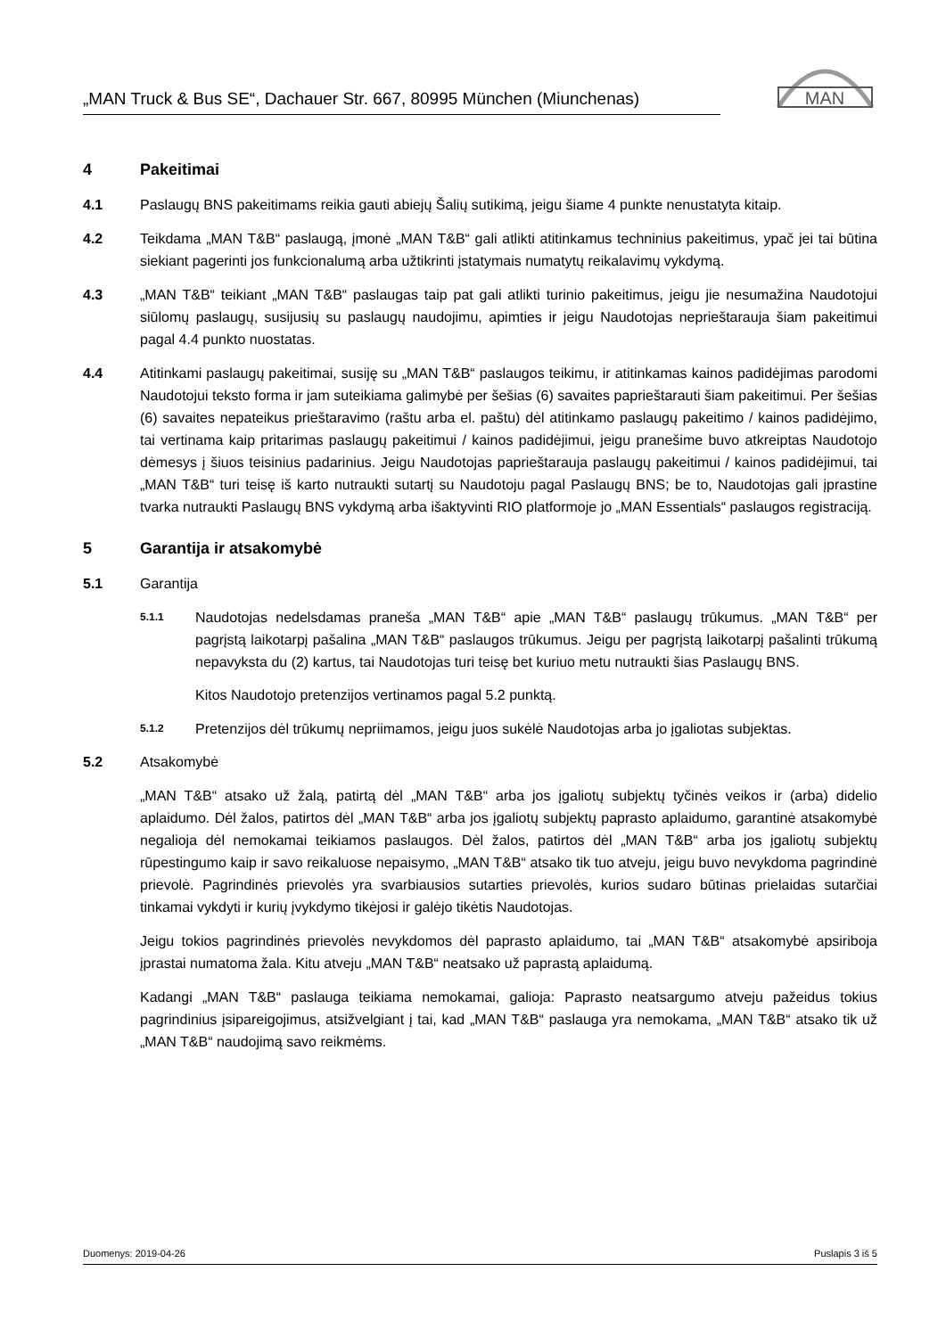„MAN Truck & Bus SE“, Dachauer Str. 667, 80995 München (Miunchenas)
MAN
4 Pakeitimai
4.1 Paslaugų BNS pakeitimams reikia gauti abiejų Šalių sutikimą, jeigu šiame 4 punkte nenustatyta kitaip.
4.2 Teikdama „MAN T&B“ paslaugą, įmonė „MAN T&B“ gali atlikti atitinkamus techninius pakeitimus, ypač jei tai būtina siekiant pagerinti jos funkcionalumą arba užtikrinti įstatymais numatytų reikalavimų vykdymą.
4.3 „MAN T&B“ teikiant „MAN T&B“ paslaugas taip pat gali atlikti turinio pakeitimus, jeigu jie nesumažina Naudotojui siūlomų paslaugų, susijusių su paslaugų naudojimu, apimties ir jeigu Naudotojas neprieštarauja šiam pakeitimui pagal 4.4 punkto nuostatas.
4.4 Atitinkami paslaugų pakeitimai, susiję su „MAN T&B“ paslaugos teikimu, ir atitinkamas kainos padidėjimas parodomi Naudotojui teksto forma ir jam suteikiama galimybė per šešias (6) savaites paprieštarauti šiam pakeitimui. Per šešias (6) savaites nepateikus prieštaravimo (raštu arba el. paštu) dėl atitinkamo paslaugų pakeitimo / kainos padidėjimo, tai vertinama kaip pritarimas paslaugų pakeitimui / kainos padidėjimui, jeigu pranešime buvo atkreiptas Naudotojo dėmesys į šiuos teisinius padarinius. Jeigu Naudotojas paprieštarauja paslaugų pakeitimui / kainos padidėjimui, tai „MAN T&B“ turi teisę iš karto nutraukti sutartį su Naudotoju pagal Paslaugų BNS; be to, Naudotojas gali įprastine tvarka nutraukti Paslaugų BNS vykdymą arba išaktyvinti RIO platformoje jo „MAN Essentials“ paslaugos registraciją.
5 Garantija ir atsakomybė
5.1 Garantija
5.1.1
Naudotojas nedelsdamas praneša „MAN T&B“ apie „MAN T&B“ paslaugų trūkumus. „MAN T&B“ per pagrįstą laikotarpį pašalina „MAN T&B“ paslaugos trūkumus. Jeigu per pagrįstą laikotarpį pašalinti trūkumą nepavyksta du (2) kartus, tai Naudotojas turi teisę bet kuriuo metu nutraukti šias Paslaugų BNS.
Kitos Naudotojo pretenzijos vertinamos pagal 5.2 punktą.
5.1.2
Pretenzijos dėl trūkumų nepriimamos, jeigu juos sukėlė Naudotojas arba jo įgaliotas subjektas.
5.2 Atsakomybė
„MAN T&B“ atsako už žalą, patirtą dėl „MAN T&B“ arba jos įgaliotų subjektų tyčinės veikos ir (arba) didelio aplaidumo. Dėl žalos, patirtos dėl „MAN T&B“ arba jos įgaliotų subjektų paprasto aplaidumo, garantinė atsakomybė negalioja dėl nemokamai teikiamos paslaugos. Dėl žalos, patirtos dėl „MAN T&B“ arba jos įgaliotų subjektų rūpestingumo kaip ir savo reikaluose nepaisymo, „MAN T&B“ atsako tik tuo atveju, jeigu buvo nevykdoma pagrindinė prievolė. Pagrindinės prievolės yra svarbiausios sutarties prievolės, kurios sudaro būtinas prielaidas sutarčiai tinkamai vykdyti ir kurių įvykdymo tikėjosi ir galėjo tikėtis Naudotojas.
Jeigu tokios pagrindinės prievolės nevykdomos dėl paprasto aplaidumo, tai „MAN T&B“ atsakomybė apsiriboja įprastai numatoma žala. Kitu atveju „MAN T&B“ neatsako už paprastą aplaidumą.
Kadangi „MAN T&B“ paslauga teikiama nemokamai, galioja: Paprasto neatsargumo atveju pažeidus tokius pagrindinius įsipareigojimus, atsižvelgiant į tai, kad „MAN T&B“ paslauga yra nemokama, „MAN T&B“ atsako tik už „MAN T&B“ naudojimą savo reikmėms.
Duomenys: 2019-04-26 Puslapis 3 iš 5